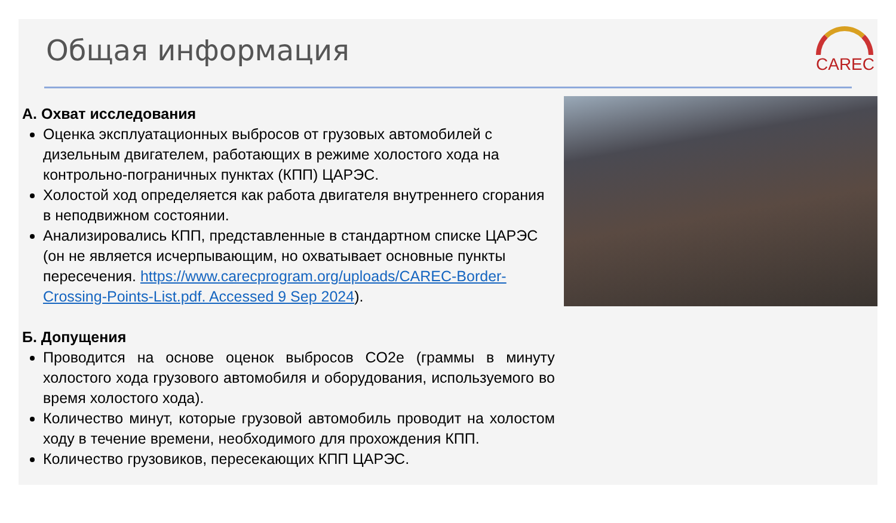Общая информация
CAREC
A. Охват исследования
Оценка эксплуатационных выбросов от грузовых автомобилей с дизельным двигателем, работающих в режиме холостого хода на контрольно-пограничных пунктах (КПП) ЦАРЭС.
Холостой ход определяется как работа двигателя внутреннего сгорания в неподвижном состоянии.
Анализировались КПП, представленные в стандартном списке ЦАРЭС (он не является исчерпывающим, но охватывает основные пункты пересечения. https://www.carecprogram.org/uploads/CAREC-Border-Crossing-Points-List.pdf. Accessed 9 Sep 2024).
Б. Допущения
Проводится на основе оценок выбросов CO2e (граммы в минуту холостого хода грузового автомобиля и оборудования, используемого во время холостого хода).
Количество минут, которые грузовой автомобиль проводит на холостом ходу в течение времени, необходимого для прохождения КПП.
Количество грузовиков, пересекающих КПП ЦАРЭС.